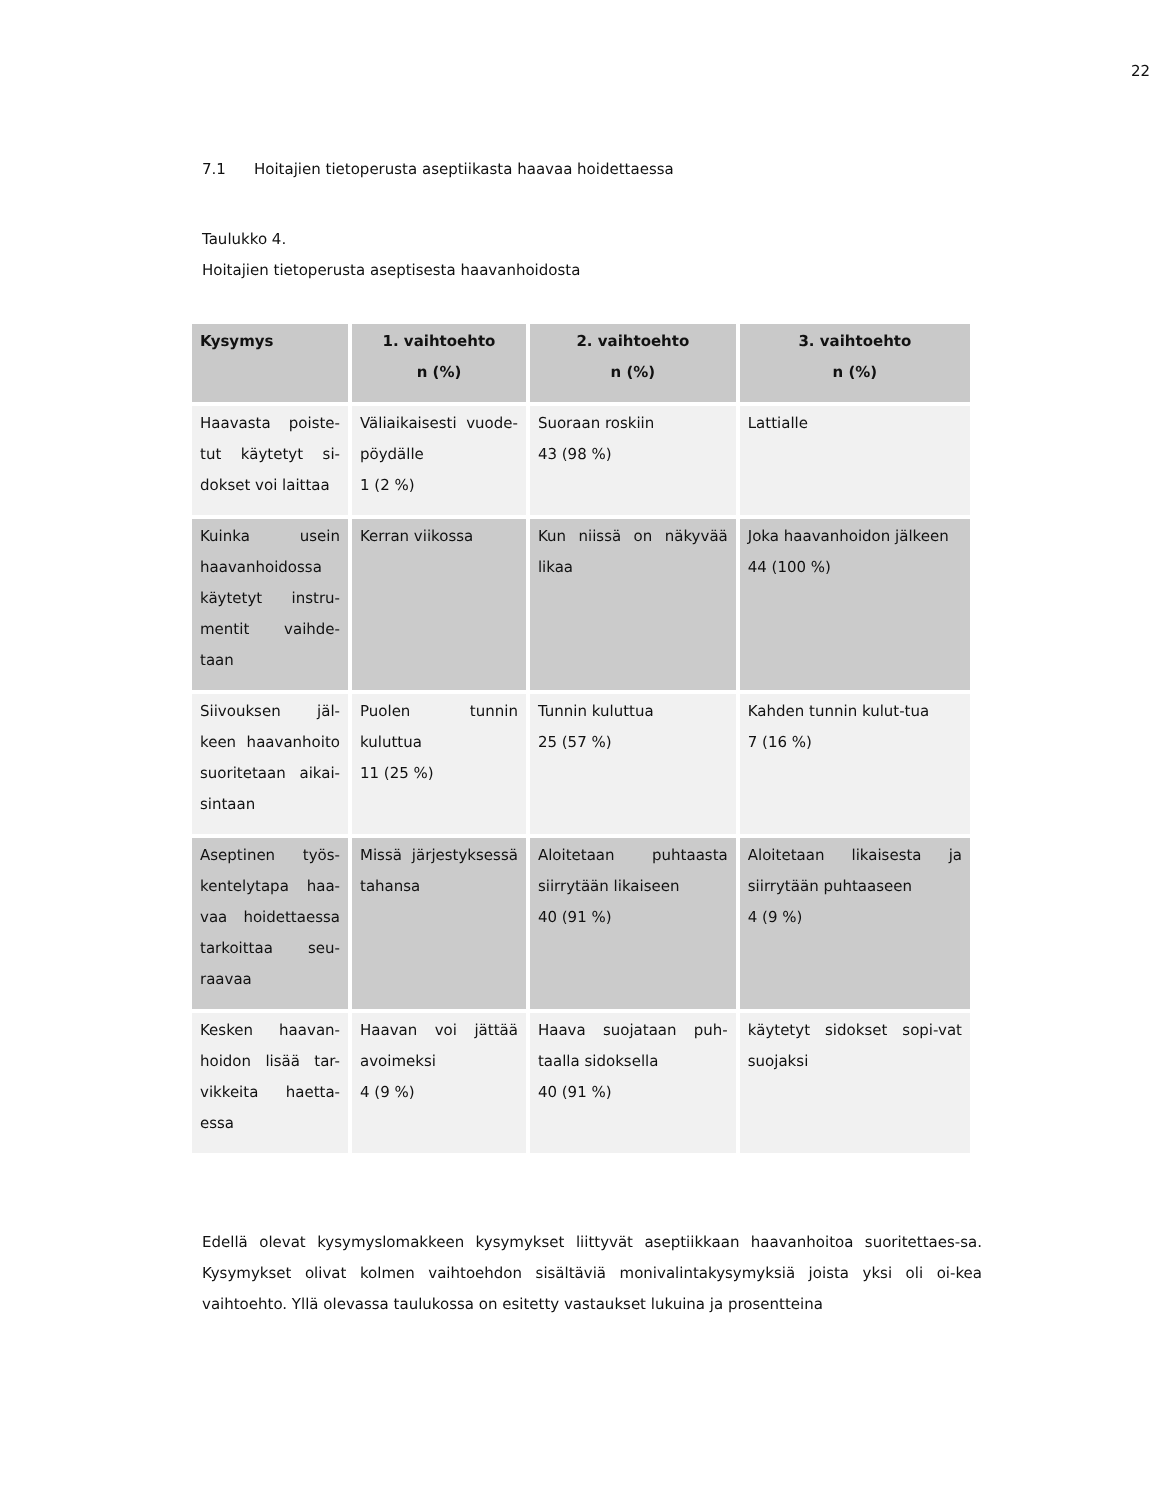22
7.1 Hoitajien tietoperusta aseptiikasta haavaa hoidettaessa
Taulukko 4.
Hoitajien tietoperusta aseptisesta haavanhoidosta
| Kysymys | 1. vaihtoehto n (%) | 2. vaihtoehto n (%) | 3. vaihtoehto n (%) |
| --- | --- | --- | --- |
| Haavasta poiste-tut käytetyt si-dokset voi laittaa | Väliaikaisesti vuode-pöydälle 1 (2 %) | Suoraan roskiin 43 (98 %) | Lattialle |
| Kuinka usein haavanhoidossa käytetyt instru-mentit vaihde-taan | Kerran viikossa | Kun niissä on näkyvää likaa | Joka haavanhoidon jälkeen 44 (100 %) |
| Siivouksen jäl-keen haavanhoito suoritetaan aikai-sintaan | Puolen tunnin kuluttua 11 (25 %) | Tunnin kuluttua 25 (57 %) | Kahden tunnin kulut-tua 7 (16 %) |
| Aseptinen työs-kentelytapa haa-vaa hoidettaessa tarkoittaa seu-raavaa | Missä järjestyksessä tahansa | Aloitetaan puhtaasta siirrytään likaiseen 40 (91 %) | Aloitetaan likaisesta ja siirrytään puhtaaseen 4 (9 %) |
| Kesken haavan-hoidon lisää tar-vikkeita haetta-essa | Haavan voi jättää avoimeksi 4 (9 %) | Haava suojataan puh-taalla sidoksella 40 (91 %) | käytetyt sidokset sopi-vat suojaksi |
Edellä olevat kysymyslomakkeen kysymykset liittyvät aseptiikkaan haavanhoitoa suoritettaes-sa. Kysymykset olivat kolmen vaihtoehdon sisältäviä monivalintakysymyksiä joista yksi oli oi-kea vaihtoehto. Yllä olevassa taulukossa on esitetty vastaukset lukuina ja prosentteina